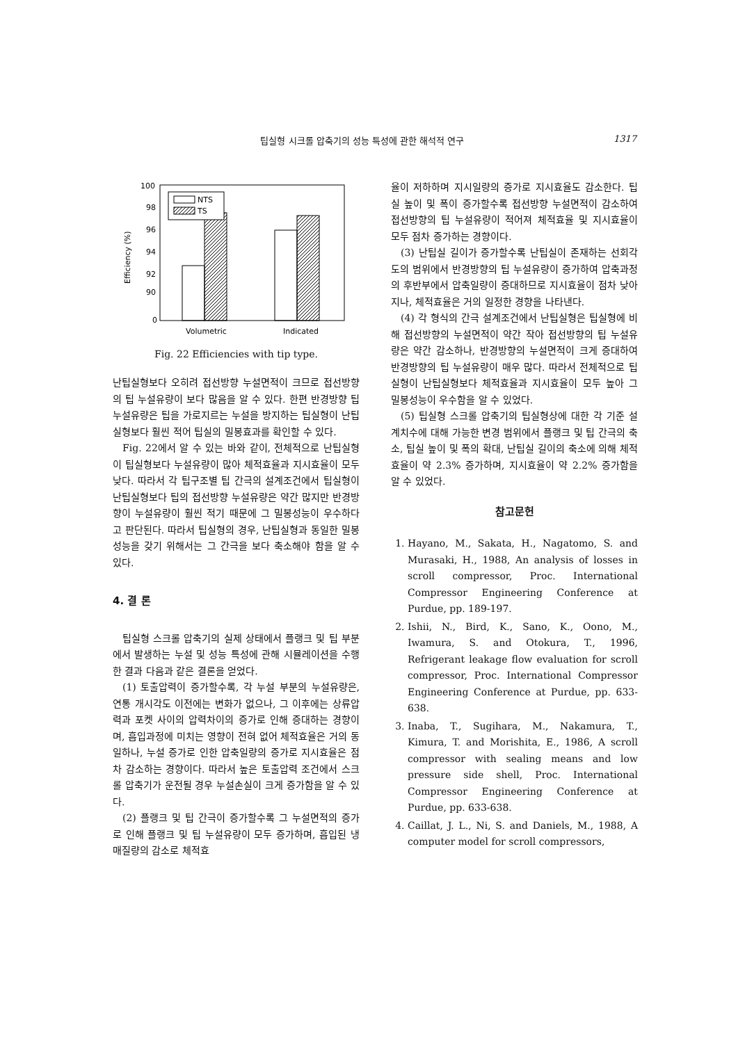팁실형 시크롤 압축기의 성능 특성에 관한 해석적 연구 1317
100
98
96
94
92
90
0
Efficiency (%)
NTS
TS
Volumetric
Indicated
Fig. 22 Efficiencies with tip type.
난팁실형보다 오히려 접선방향 누설면적이 크므로 접선방향의 팁 누설유량이 보다 많음을 알 수 있다. 한편 반경방향 팁 누설유량은 팁을 가로지르는 누설을 방지하는 팁실형이 난팁실형보다 훨씬 적어 팁실의 밀봉효과를 확인할 수 있다.
Fig. 22에서 알 수 있는 바와 같이, 전체적으로 난팁실형이 팁실형보다 누설유량이 많아 체적효율과 지시효율이 모두 낮다. 따라서 각 팁구조별 팁 간극의 설계조건에서 팁실형이 난팁실형보다 팁의 접선방향 누설유량은 약간 많지만 반경방향이 누설유량이 훨씬 적기 때문에 그 밀봉성능이 우수하다고 판단된다. 따라서 팁실형의 경우, 난팁실형과 동일한 밀봉성능을 갖기 위해서는 그 간극을 보다 축소해야 함을 알 수 있다.
4. 결 론
팁실형 스크롤 압축기의 실제 상태에서 플랭크 및 팁 부분에서 발생하는 누설 및 성능 특성에 관해 시뮬레이션을 수행한 결과 다음과 같은 결론을 얻었다.
(1) 토출압력이 증가할수록, 각 누설 부분의 누설유량은, 연통 개시각도 이전에는 변화가 없으나, 그 이후에는 상류압력과 포켓 사이의 압력차이의 증가로 인해 증대하는 경향이며, 흡입과정에 미치는 영향이 전혀 없어 체적효율은 거의 동일하나, 누설 증가로 인한 압축일량의 증가로 지시효율은 점차 감소하는 경향이다. 따라서 높은 토출압력 조건에서 스크롤 압축기가 운전될 경우 누설손실이 크게 증가함을 알 수 있다.
(2) 플랭크 및 팁 간극이 증가할수록 그 누설면적의 증가로 인해 플랭크 및 팁 누설유량이 모두 증가하며, 흡입된 냉매질량의 감소로 체적효
율이 저하하며 지시일량의 증가로 지시효율도 감소한다. 팁실 높이 및 폭이 증가할수록 접선방향 누설면적이 감소하여 접선방향의 팁 누설유량이 적어져 체적효율 및 지시효율이 모두 점차 증가하는 경향이다.
(3) 난팁실 길이가 증가할수록 난팁실이 존재하는 선회각도의 범위에서 반경방향의 팁 누설유량이 증가하여 압축과정의 후반부에서 압축일량이 증대하므로 지시효율이 점차 낮아지나, 체적효율은 거의 일정한 경향을 나타낸다.
(4) 각 형식의 간극 설계조건에서 난팁실형은 팁실형에 비해 접선방향의 누설면적이 약간 작아 접선방향의 팁 누설유량은 약간 감소하나, 반경방향의 누설면적이 크게 증대하여 반경방향의 팁 누설유량이 매우 많다. 따라서 전체적으로 팁실형이 난팁실형보다 체적효율과 지시효율이 모두 높아 그 밀봉성능이 우수함을 알 수 있었다.
(5) 팁실형 스크롤 압축기의 팁실형상에 대한 각 기준 설계치수에 대해 가능한 변경 범위에서 플랭크 및 팁 간극의 축소, 팁실 높이 및 폭의 확대, 난팁실 길이의 축소에 의해 체적효율이 약 2.3% 증가하며, 지시효율이 약 2.2% 증가함을 알 수 있었다.
참고문헌
1. Hayano, M., Sakata, H., Nagatomo, S. and Murasaki, H., 1988, An analysis of losses in scroll compressor, Proc. International Compressor Engineering Conference at Purdue, pp. 189-197.
2. Ishii, N., Bird, K., Sano, K., Oono, M., Iwamura, S. and Otokura, T., 1996, Refrigerant leakage flow evaluation for scroll compressor, Proc. International Compressor Engineering Conference at Purdue, pp. 633-638.
3. Inaba, T., Sugihara, M., Nakamura, T., Kimura, T. and Morishita, E., 1986, A scroll compressor with sealing means and low pressure side shell, Proc. International Compressor Engineering Conference at Purdue, pp. 633-638.
4. Caillat, J. L., Ni, S. and Daniels, M., 1988, A computer model for scroll compressors,